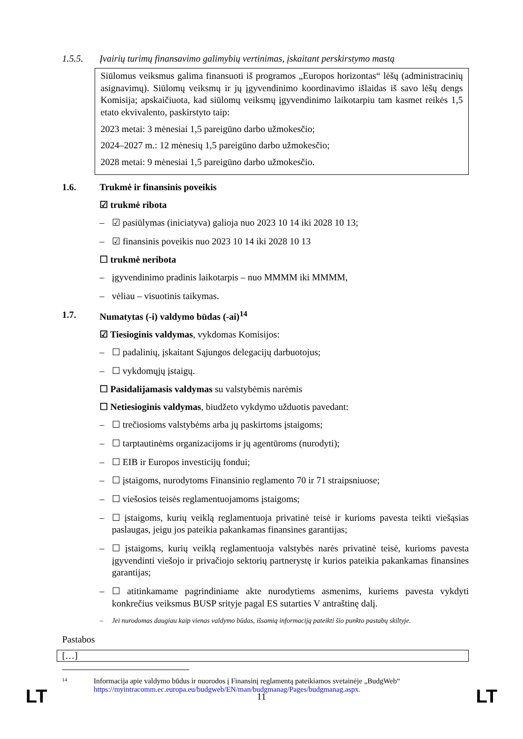1.5.5. Įvairių turimų finansavimo galimybių vertinimas, įskaitant perskirstymo mastą
Siūlomus veiksmus galima finansuoti iš programos „Europos horizontas“ lėšų (administracinių asignavimų). Siūlomų veiksmų ir jų įgyvendinimo koordinavimo išlaidas iš savo lėšų dengs Komisija; apskaičiuota, kad siūlomų veiksmų įgyvendinimo laikotarpiu tam kasmet reikės 1,5 etato ekvivalento, paskirstyto taip:
2023 metai: 3 mėnesiai 1,5 pareigūno darbo užmokesčio;
2024–2027 m.: 12 mėnesių 1,5 pareigūno darbo užmokesčio;
2028 metai: 9 mėnesiai 1,5 pareigūno darbo užmokesčio.
1.6. Trukmė ir finansinis poveikis
☑ trukmė ribota
– ☑ pasiūlymas (iniciatyva) galioja nuo 2023 10 14 iki 2028 10 13;
– ☑ finansinis poveikis nuo 2023 10 14 iki 2028 10 13
☐ trukmė neribota
– įgyvendinimo pradinis laikotarpis – nuo MMMM iki MMMM,
– vėliau – visuotinis taikymas.
1.7. Numatytas (-i) valdymo būdas (-ai)<sup>14</sup>
☑ Tiesioginis valdymas, vykdomas Komisijos:
– ☐ padalinių, įskaitant Sąjungos delegacijų darbuotojus;
– ☐ vykdomųjų įstaigų.
☐ Pasidalijamasis valdymas su valstybėmis narėmis
☐ Netiesioginis valdymas, biudžeto vykdymo užduotis pavedant:
– ☐ trečiosioms valstybėms arba jų paskirtoms įstaigoms;
– ☐ tarptautinėms organizacijoms ir jų agentūroms (nurodyti);
– ☐ EIB ir Europos investicijų fondui;
– ☐ įstaigoms, nurodytoms Finansinio reglamento 70 ir 71 straipsniuose;
– ☐ viešosios teisės reglamentuojamoms įstaigoms;
– ☐ įstaigoms, kurių veiklą reglamentuoja privatinė teisė ir kurioms pavesta teikti viešąsias paslaugas, jeigu jos pateikia pakankamas finansines garantijas;
– ☐ įstaigoms, kurių veiklą reglamentuoja valstybės narės privatinė teisė, kurioms pavesta įgyvendinti viešojo ir privačiojo sektorių partnerystę ir kurios pateikia pakankamas finansines garantijas;
– ☐ atitinkamame pagrindiniame akte nurodytiems asmenims, kuriems pavesta vykdyti konkrečius veiksmus BUSP srityje pagal ES sutarties V antraštinę dalį.
– Jei nurodomas daugiau kaip vienas valdymo būdas, išsamią informaciją pateikti šio punkto pastabų skiltyje.
Pastabos
[…]
14 Informacija apie valdymo būdus ir nuorodos į Finansinį reglamentą pateikiamos svetainėje „BudgWeb“ https://myintracomm.ec.europa.eu/budgweb/EN/man/budgmanag/Pages/budgmanag.aspx.
LT 11 LT